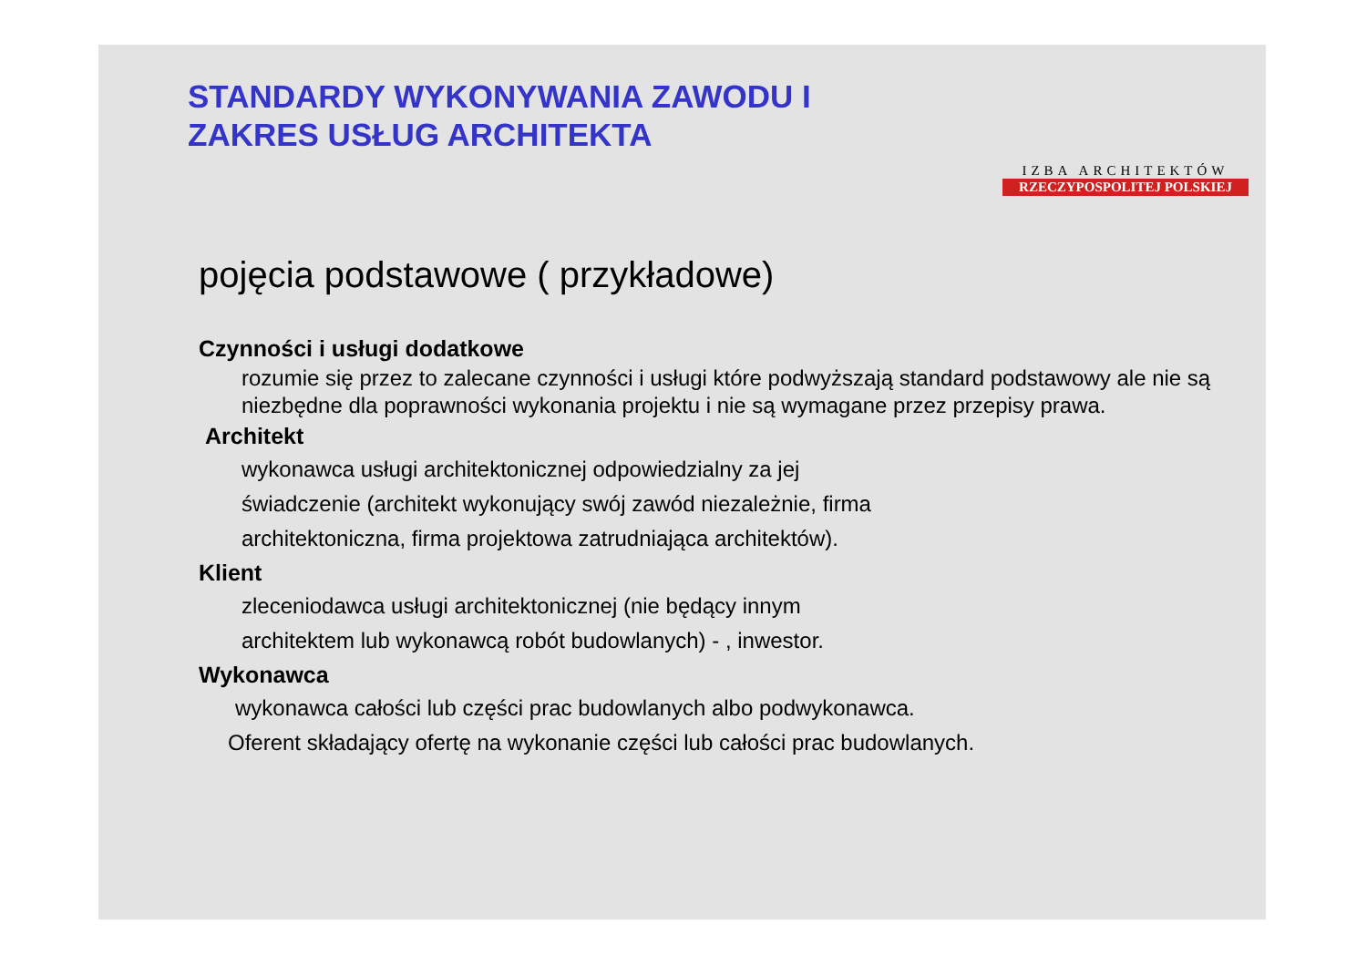STANDARDY WYKONYWANIA ZAWODU I
ZAKRES USŁUG ARCHITEKTA
IZBA ARCHITEKTÓW
RZECZYPOSPOLITEJ POLSKIEJ
pojęcia podstawowe ( przykładowe)
Czynności i usługi dodatkowe
rozumie się przez to zalecane czynności i usługi które podwyższają standard podstawowy ale nie są niezbędne dla poprawności wykonania projektu i nie są wymagane przez przepisy prawa.
Architekt
wykonawca usługi architektonicznej odpowiedzialny za jej
świadczenie (architekt wykonujący swój zawód niezależnie, firma
architektoniczna, firma projektowa zatrudniająca architektów).
Klient
zleceniodawca usługi architektonicznej (nie będący innym
architektem lub wykonawcą robót budowlanych) - , inwestor.
Wykonawca
wykonawca całości lub części prac budowlanych albo podwykonawca.
Oferent składający ofertę na wykonanie części lub całości prac budowlanych.